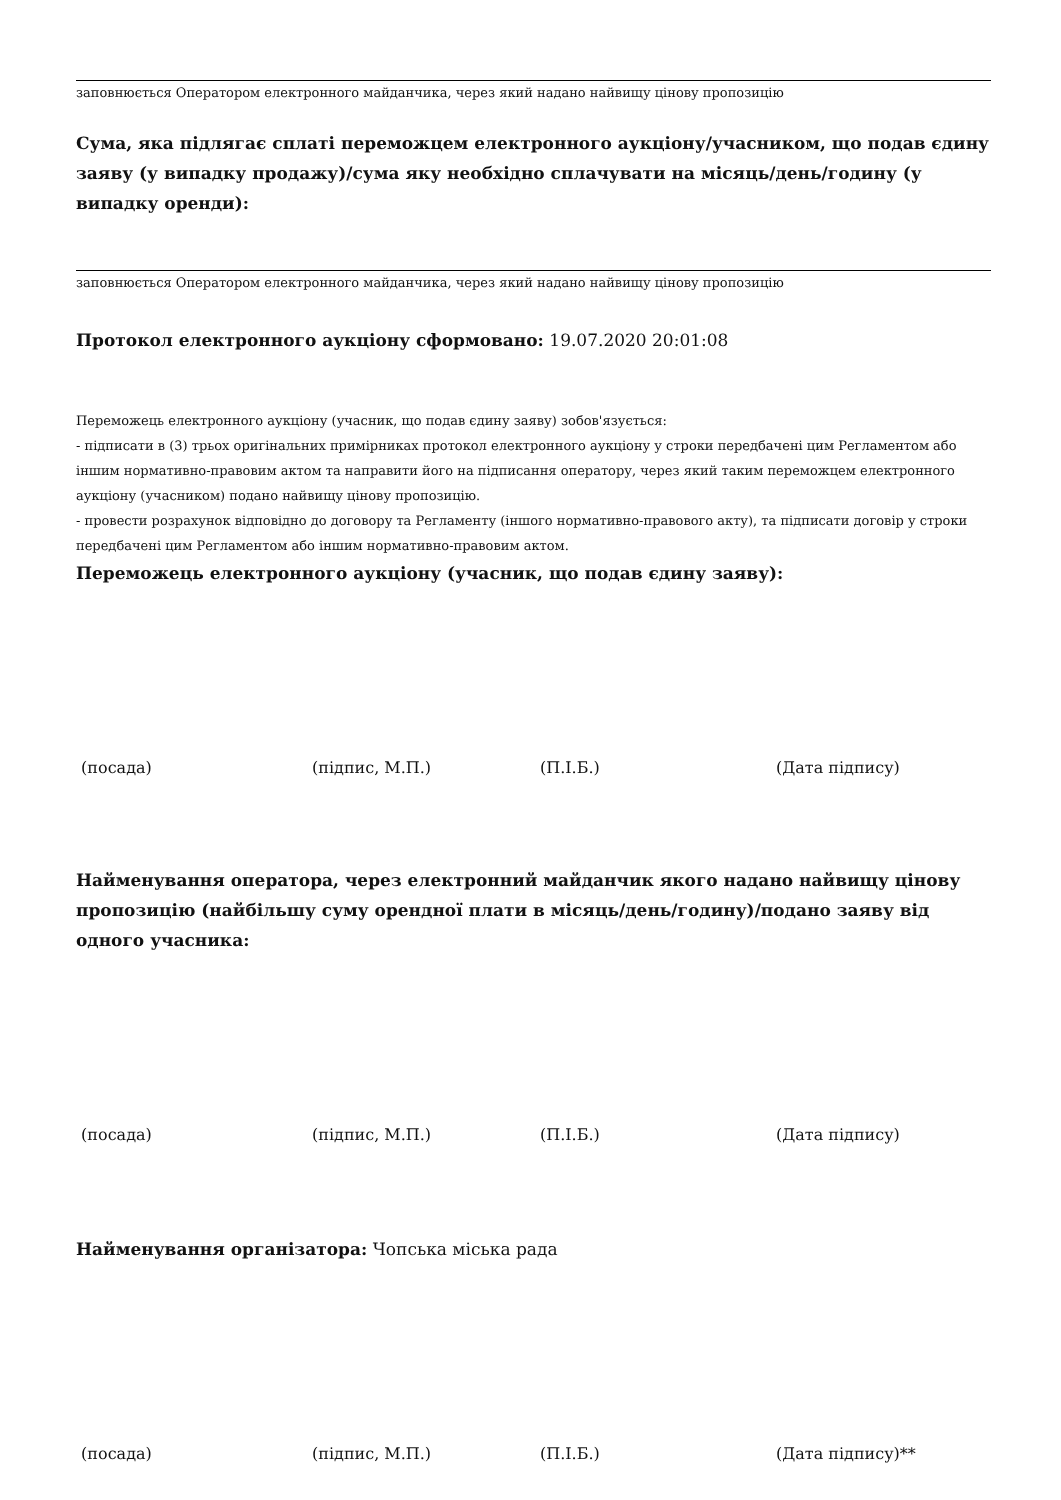заповнюється Оператором електронного майданчика, через який надано найвищу цінову пропозицію
Сума, яка підлягає сплаті переможцем електронного аукціону/учасником, що подав єдину заяву (у випадку продажу)/сума яку необхідно сплачувати на місяць/день/годину (у випадку оренди):
заповнюється Оператором електронного майданчика, через який надано найвищу цінову пропозицію
Протокол електронного аукціону сформовано: 19.07.2020 20:01:08
Переможець електронного аукціону (учасник, що подав єдину заяву) зобов'язується:
- підписати в (3) трьох оригінальних примірниках протокол електронного аукціону у строки передбачені цим Регламентом або іншим нормативно-правовим актом та направити його на підписання оператору, через який таким переможцем електронного аукціону (учасником) подано найвищу цінову пропозицію.
- провести розрахунок відповідно до договору та Регламенту (іншого нормативно-правового акту), та підписати договір у строки передбачені цим Регламентом або іншим нормативно-правовим актом.
Переможець електронного аукціону (учасник, що подав єдину заяву):
(посада) (підпис, М.П.) (П.І.Б.) (Дата підпису)
Найменування оператора, через електронний майданчик якого надано найвищу цінову пропозицію (найбільшу суму орендної плати в місяць/день/годину)/подано заяву від одного учасника:
(посада) (підпис, М.П.) (П.І.Б.) (Дата підпису)
Найменування організатора: Чопська міська рада
(посада) (підпис, М.П.) (П.І.Б.) (Дата підпису)**